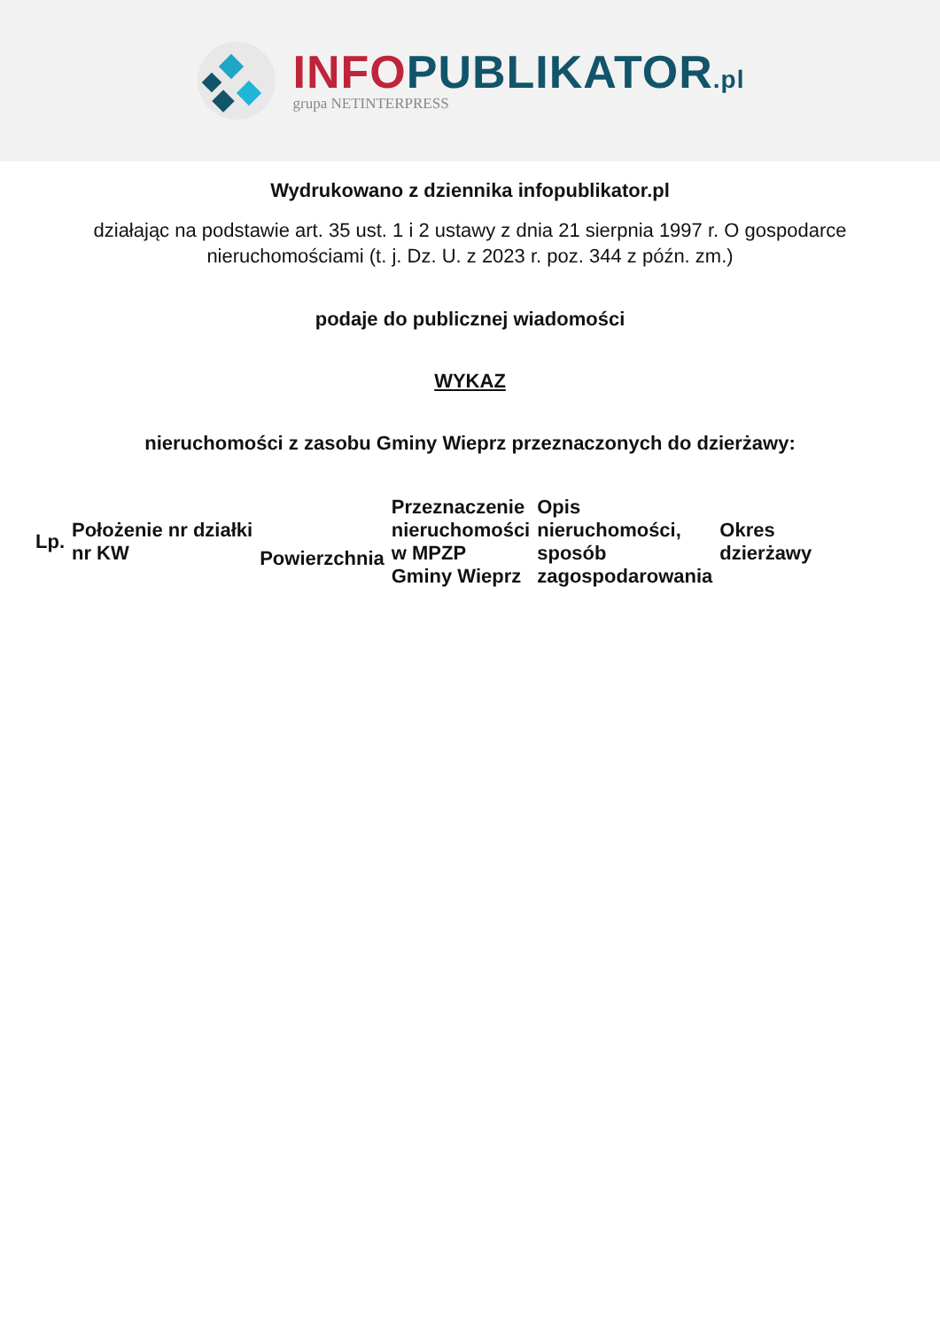INFO PUBLIKATOR.pl
grupa NETINTERPRESS
Wydrukowano z dziennika infopublikator.pl
działając na podstawie art. 35 ust. 1 i 2 ustawy z dnia 21 sierpnia 1997 r. O gospodarce nieruchomościami (t. j. Dz. U. z 2023 r. poz. 344 z późn. zm.)
podaje do publicznej wiadomości
WYKAZ
nieruchomości z zasobu Gminy Wieprz przeznaczonych do dzierżawy:
| Lp. | Położenie nr działki nr KW | Powierzchnia | Przeznaczenie nieruchomości w MPZP Gminy Wieprz | Opis nieruchomości, sposób zagospodarowania | Okres dzierżawy |
| --- | --- | --- | --- | --- | --- |